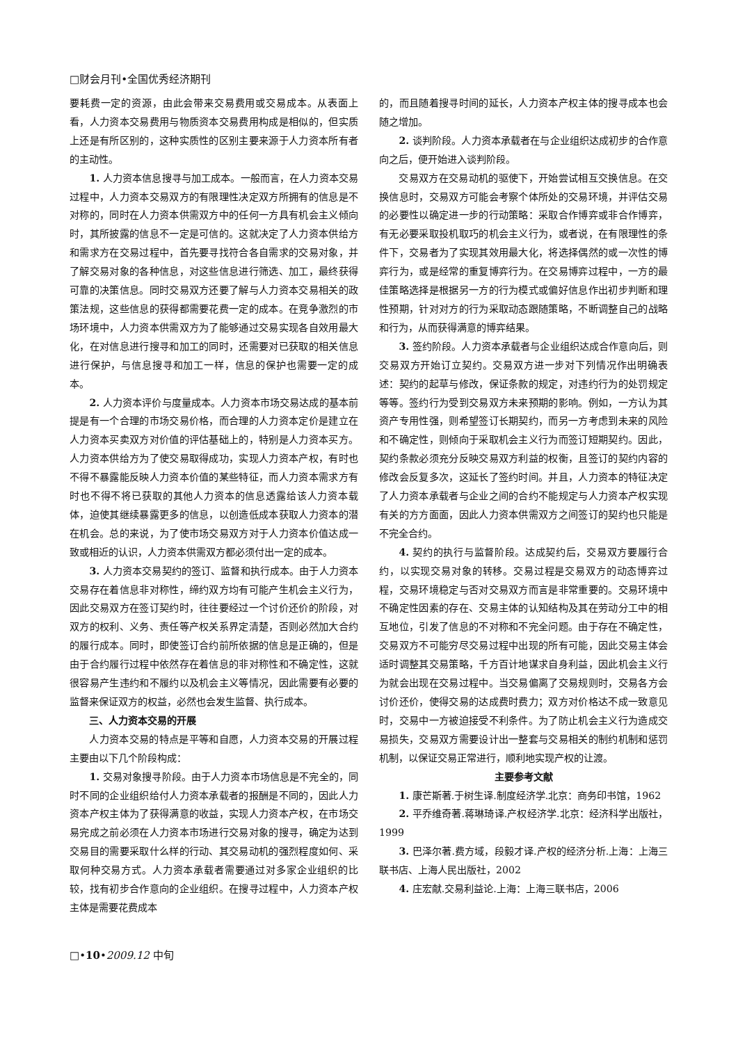□财会月刊•全国优秀经济期刊
要耗费一定的资源，由此会带来交易费用或交易成本。从表面上看，人力资本交易费用与物质资本交易费用构成是相似的，但实质上还是有所区别的，这种实质性的区别主要来源于人力资本所有者的主动性。
1. 人力资本信息搜寻与加工成本。一般而言，在人力资本交易过程中，人力资本交易双方的有限理性决定双方所拥有的信息是不对称的，同时在人力资本供需双方中的任何一方具有机会主义倾向时，其所披露的信息不一定是可信的。这就决定了人力资本供给方和需求方在交易过程中，首先要寻找符合各自需求的交易对象，并了解交易对象的各种信息，对这些信息进行筛选、加工，最终获得可靠的决策信息。同时交易双方还要了解与人力资本交易相关的政策法规，这些信息的获得都需要花费一定的成本。在竞争激烈的市场环境中，人力资本供需双方为了能够通过交易实现各自效用最大化，在对信息进行搜寻和加工的同时，还需要对已获取的相关信息进行保护，与信息搜寻和加工一样，信息的保护也需要一定的成本。
2. 人力资本评价与度量成本。人力资本市场交易达成的基本前提是有一个合理的市场交易价格，而合理的人力资本定价是建立在人力资本买卖双方对价值的评估基础上的，特别是人力资本买方。人力资本供给方为了使交易取得成功，实现人力资本产权，有时也不得不暴露能反映人力资本价值的某些特征，而人力资本需求方有时也不得不将已获取的其他人力资本的信息透露给该人力资本载体，迫使其继续暴露更多的信息，以创造低成本获取人力资本的潜在机会。总的来说，为了使市场交易双方对于人力资本价值达成一致或相近的认识，人力资本供需双方都必须付出一定的成本。
3. 人力资本交易契约的签订、监督和执行成本。由于人力资本交易存在着信息非对称性，缔约双方均有可能产生机会主义行为，因此交易双方在签订契约时，往往要经过一个讨价还价的阶段，对双方的权利、义务、责任等产权关系界定清楚，否则必然加大合约的履行成本。同时，即使签订合约前所依据的信息是正确的，但是由于合约履行过程中依然存在着信息的非对称性和不确定性，这就很容易产生违约和不履约以及机会主义等情况，因此需要有必要的监督来保证双方的权益，必然也会发生监督、执行成本。
三、人力资本交易的开展
人力资本交易的特点是平等和自愿，人力资本交易的开展过程主要由以下几个阶段构成：
1. 交易对象搜寻阶段。由于人力资本市场信息是不完全的，同时不同的企业组织给付人力资本承载者的报酬是不同的，因此人力资本产权主体为了获得满意的收益，实现人力资本产权，在市场交易完成之前必须在人力资本市场进行交易对象的搜寻，确定为达到交易目的需要采取什么样的行动、其交易动机的强烈程度如何、采取何种交易方式。人力资本承载者需要通过对多家企业组织的比较，找有初步合作意向的企业组织。在搜寻过程中，人力资本产权主体是需要花费成本
的，而且随着搜寻时间的延长，人力资本产权主体的搜寻成本也会随之增加。
2. 谈判阶段。人力资本承载者在与企业组织达成初步的合作意向之后，便开始进入谈判阶段。
交易双方在交易动机的驱使下，开始尝试相互交换信息。在交换信息时，交易双方可能会考察个体所处的交易环境，并评估交易的必要性以确定进一步的行动策略：采取合作博弈或非合作博弈，有无必要采取投机取巧的机会主义行为，或者说，在有限理性的条件下，交易者为了实现其效用最大化，将选择偶然的或一次性的博弈行为，或是经常的重复博弈行为。在交易博弈过程中，一方的最佳策略选择是根据另一方的行为模式或偏好信息作出初步判断和理性预期，针对对方的行为采取动态跟随策略，不断调整自己的战略和行为，从而获得满意的博弈结果。
3. 签约阶段。人力资本承载者与企业组织达成合作意向后，则交易双方开始订立契约。交易双方进一步对下列情况作出明确表述：契约的起草与修改，保证条款的规定，对违约行为的处罚规定等等。签约行为受到交易双方未来预期的影响。例如，一方认为其资产专用性强，则希望签订长期契约，而另一方考虑到未来的风险和不确定性，则倾向于采取机会主义行为而签订短期契约。因此，契约条款必须充分反映交易双方利益的权衡，且签订的契约内容的修改会反复多次，这延长了签约时间。并且，人力资本的特征决定了人力资本承载者与企业之间的合约不能规定与人力资本产权实现有关的方方面面，因此人力资本供需双方之间签订的契约也只能是不完全合约。
4. 契约的执行与监督阶段。达成契约后，交易双方要履行合约，以实现交易对象的转移。交易过程是交易双方的动态博弈过程，交易环境稳定与否对交易双方而言是非常重要的。交易环境中不确定性因素的存在、交易主体的认知结构及其在劳动分工中的相互地位，引发了信息的不对称和不完全问题。由于存在不确定性，交易双方不可能穷尽交易过程中出现的所有可能，因此交易主体会适时调整其交易策略，千方百计地谋求自身利益，因此机会主义行为就会出现在交易过程中。当交易偏离了交易规则时，交易各方会讨价还价，使得交易的达成费时费力；双方对价格达不成一致意见时，交易中一方被迫接受不利条件。为了防止机会主义行为造成交易损失，交易双方需要设计出一整套与交易相关的制约机制和惩罚机制，以保证交易正常进行，顺利地实现产权的让渡。
主要参考文献
1. 康芒斯著.于树生译.制度经济学.北京：商务印书馆，1962
2. 平乔维奇著.蒋琳琦译.产权经济学.北京：经济科学出版社，1999
3. 巴泽尔著.费方域，段毅才译.产权的经济分析.上海：上海三联书店、上海人民出版社，2002
4. 庄宏献.交易利益论.上海：上海三联书店，2006
□•10•2009.12 中旬